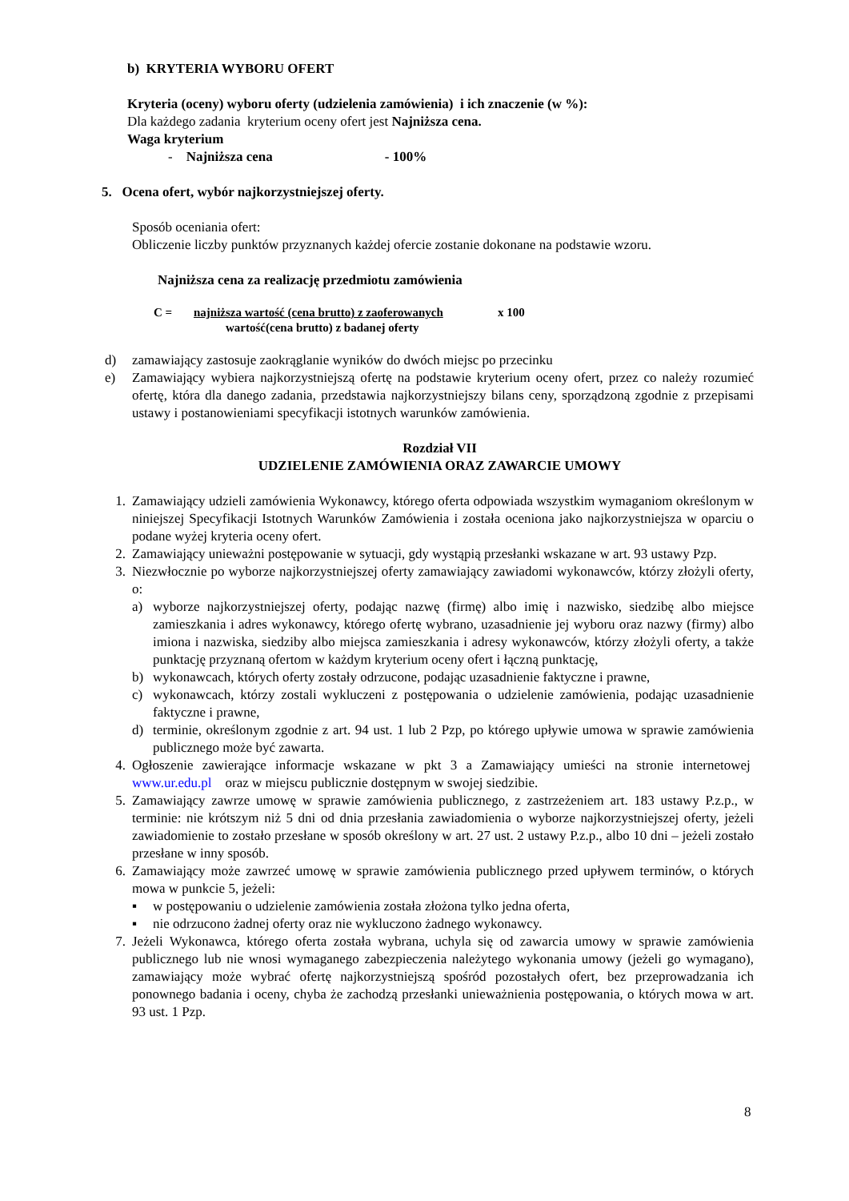b) KRYTERIA WYBORU OFERT
Kryteria (oceny) wyboru oferty (udzielenia zamówienia) i ich znaczenie (w %):
Dla każdego zadania kryterium oceny ofert jest Najniższa cena.
Waga kryterium
- Najniższa cena - 100%
5. Ocena ofert, wybór najkorzystniejszej oferty.
Sposób oceniania ofert:
Obliczenie liczby punktów przyznanych każdej ofercie zostanie dokonane na podstawie wzoru.
Najniższa cena za realizację przedmiotu zamówienia
C = najniższa wartość (cena brutto) z zaoferowanych x 100
wartość(cena brutto) z badanej oferty
d) zamawiający zastosuje zaokrąglanie wyników do dwóch miejsc po przecinku
e) Zamawiający wybiera najkorzystniejszą ofertę na podstawie kryterium oceny ofert, przez co należy rozumieć ofertę, która dla danego zadania, przedstawia najkorzystniejszy bilans ceny, sporządzoną zgodnie z przepisami ustawy i postanowieniami specyfikacji istotnych warunków zamówienia.
Rozdział VII
UDZIELENIE ZAMÓWIENIA ORAZ ZAWARCIE UMOWY
1. Zamawiający udzieli zamówienia Wykonawcy, którego oferta odpowiada wszystkim wymaganiom określonym w niniejszej Specyfikacji Istotnych Warunków Zamówienia i została oceniona jako najkorzystniejsza w oparciu o podane wyżej kryteria oceny ofert.
2. Zamawiający unieważni postępowanie w sytuacji, gdy wystąpią przesłanki wskazane w art. 93 ustawy Pzp.
3. Niezwłocznie po wyborze najkorzystniejszej oferty zamawiający zawiadomi wykonawców, którzy złożyli oferty, o:
a) wyborze najkorzystniejszej oferty, podając nazwę (firmę) albo imię i nazwisko, siedzibę albo miejsce zamieszkania i adres wykonawcy, którego ofertę wybrano, uzasadnienie jej wyboru oraz nazwy (firmy) albo imiona i nazwiska, siedziby albo miejsca zamieszkania i adresy wykonawców, którzy złożyli oferty, a także punktację przyznaną ofertom w każdym kryterium oceny ofert i łączną punktację,
b) wykonawcach, których oferty zostały odrzucone, podając uzasadnienie faktyczne i prawne,
c) wykonawcach, którzy zostali wykluczeni z postępowania o udzielenie zamówienia, podając uzasadnienie faktyczne i prawne,
d) terminie, określonym zgodnie z art. 94 ust. 1 lub 2 Pzp, po którego upływie umowa w sprawie zamówienia publicznego może być zawarta.
4. Ogłoszenie zawierające informacje wskazane w pkt 3 a Zamawiający umieści na stronie internetowej www.ur.edu.pl oraz w miejscu publicznie dostępnym w swojej siedzibie.
5. Zamawiający zawrze umowę w sprawie zamówienia publicznego, z zastrzeżeniem art. 183 ustawy P.z.p., w terminie: nie krótszym niż 5 dni od dnia przesłania zawiadomienia o wyborze najkorzystniejszej oferty, jeżeli zawiadomienie to zostało przesłane w sposób określony w art. 27 ust. 2 ustawy P.z.p., albo 10 dni – jeżeli zostało przesłane w inny sposób.
6. Zamawiający może zawrzeć umowę w sprawie zamówienia publicznego przed upływem terminów, o których mowa w punkcie 5, jeżeli:
▪ w postępowaniu o udzielenie zamówienia została złożona tylko jedna oferta,
▪ nie odrzucono żadnej oferty oraz nie wykluczono żadnego wykonawcy.
7. Jeżeli Wykonawca, którego oferta została wybrana, uchyla się od zawarcia umowy w sprawie zamówienia publicznego lub nie wnosi wymaganego zabezpieczenia należytego wykonania umowy (jeżeli go wymagano), zamawiający może wybrać ofertę najkorzystniejszą spośród pozostałych ofert, bez przeprowadzania ich ponownego badania i oceny, chyba że zachodzą przesłanki unieważnienia postępowania, o których mowa w art. 93 ust. 1 Pzp.
8